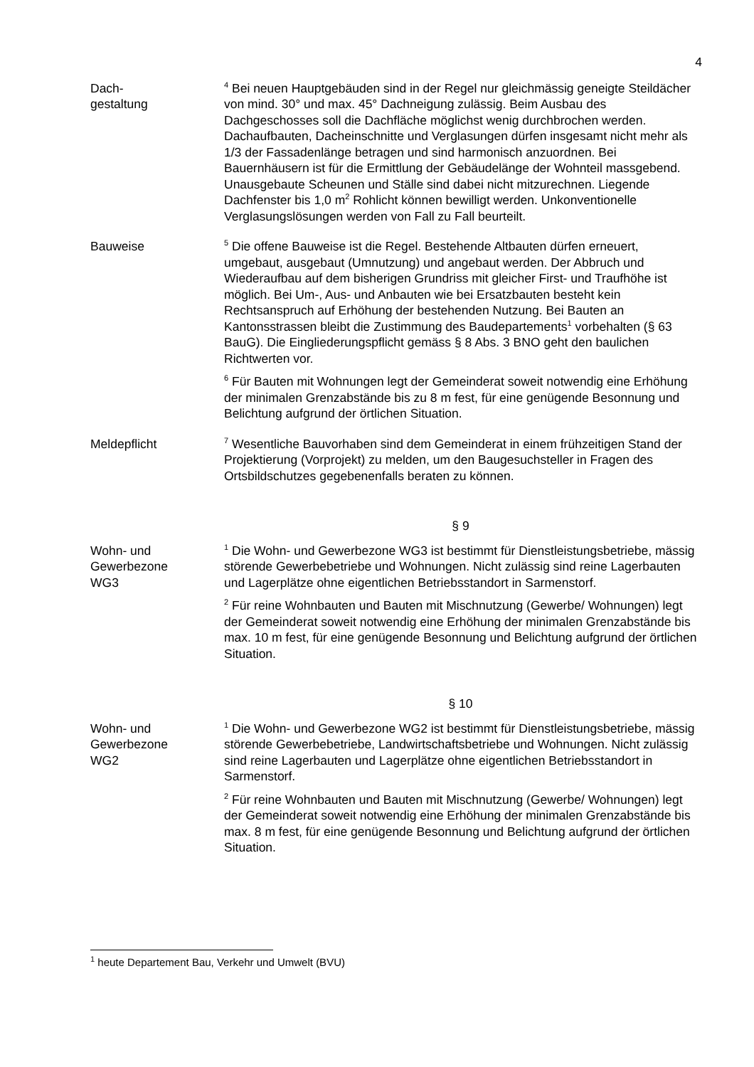4
Dach-
gestaltung
<sup>4</sup> Bei neuen Hauptgebäuden sind in der Regel nur gleichmässig geneigte Steildächer von mind. 30° und max. 45° Dachneigung zulässig. Beim Ausbau des Dachgeschosses soll die Dachfläche möglichst wenig durchbrochen werden. Dachaufbauten, Dacheinschnitte und Verglasungen dürfen insgesamt nicht mehr als 1/3 der Fassadenlänge betragen und sind harmonisch anzuordnen. Bei Bauernhäusern ist für die Ermittlung der Gebäudelänge der Wohnteil massgebend. Unausgebaute Scheunen und Ställe sind dabei nicht mitzurechnen. Liegende Dachfenster bis 1,0 m<sup>2</sup> Rohlicht können bewilligt werden. Unkonventionelle Verglasungslösungen werden von Fall zu Fall beurteilt.
Bauweise
<sup>5</sup> Die offene Bauweise ist die Regel. Bestehende Altbauten dürfen erneuert, umgebaut, ausgebaut (Umnutzung) und angebaut werden. Der Abbruch und Wiederaufbau auf dem bisherigen Grundriss mit gleicher First- und Traufhöhe ist möglich. Bei Um-, Aus- und Anbauten wie bei Ersatzbauten besteht kein Rechtsanspruch auf Erhöhung der bestehenden Nutzung. Bei Bauten an Kantonsstrassen bleibt die Zustimmung des Baudepartements<sup>1</sup> vorbehalten (§ 63 BauG). Die Eingliederungspflicht gemäss § 8 Abs. 3 BNO geht den baulichen Richtwerten vor.
<sup>6</sup> Für Bauten mit Wohnungen legt der Gemeinderat soweit notwendig eine Erhöhung der minimalen Grenzabstände bis zu 8 m fest, für eine genügende Besonnung und Belichtung aufgrund der örtlichen Situation.
Meldepflicht
<sup>7</sup> Wesentliche Bauvorhaben sind dem Gemeinderat in einem frühzeitigen Stand der Projektierung (Vorprojekt) zu melden, um den Baugesuchsteller in Fragen des Ortsbildschutzes gegebenenfalls beraten zu können.
§ 9
Wohn- und
Gewerbezone
WG3
<sup>1</sup> Die Wohn- und Gewerbezone WG3 ist bestimmt für Dienstleistungsbetriebe, mässig störende Gewerbebetriebe und Wohnungen. Nicht zulässig sind reine Lagerbauten und Lagerplätze ohne eigentlichen Betriebsstandort in Sarmenstorf.
<sup>2</sup> Für reine Wohnbauten und Bauten mit Mischnutzung (Gewerbe/ Wohnungen) legt der Gemeinderat soweit notwendig eine Erhöhung der minimalen Grenzabstände bis max. 10 m fest, für eine genügende Besonnung und Belichtung aufgrund der örtlichen Situation.
§ 10
Wohn- und
Gewerbezone
WG2
<sup>1</sup> Die Wohn- und Gewerbezone WG2 ist bestimmt für Dienstleistungsbetriebe, mässig störende Gewerbebetriebe, Landwirtschaftsbetriebe und Wohnungen. Nicht zulässig sind reine Lagerbauten und Lagerplätze ohne eigentlichen Betriebsstandort in Sarmenstorf.
<sup>2</sup> Für reine Wohnbauten und Bauten mit Mischnutzung (Gewerbe/ Wohnungen) legt der Gemeinderat soweit notwendig eine Erhöhung der minimalen Grenzabstände bis max. 8 m fest, für eine genügende Besonnung und Belichtung aufgrund der örtlichen Situation.
<sup>1</sup> heute Departement Bau, Verkehr und Umwelt (BVU)